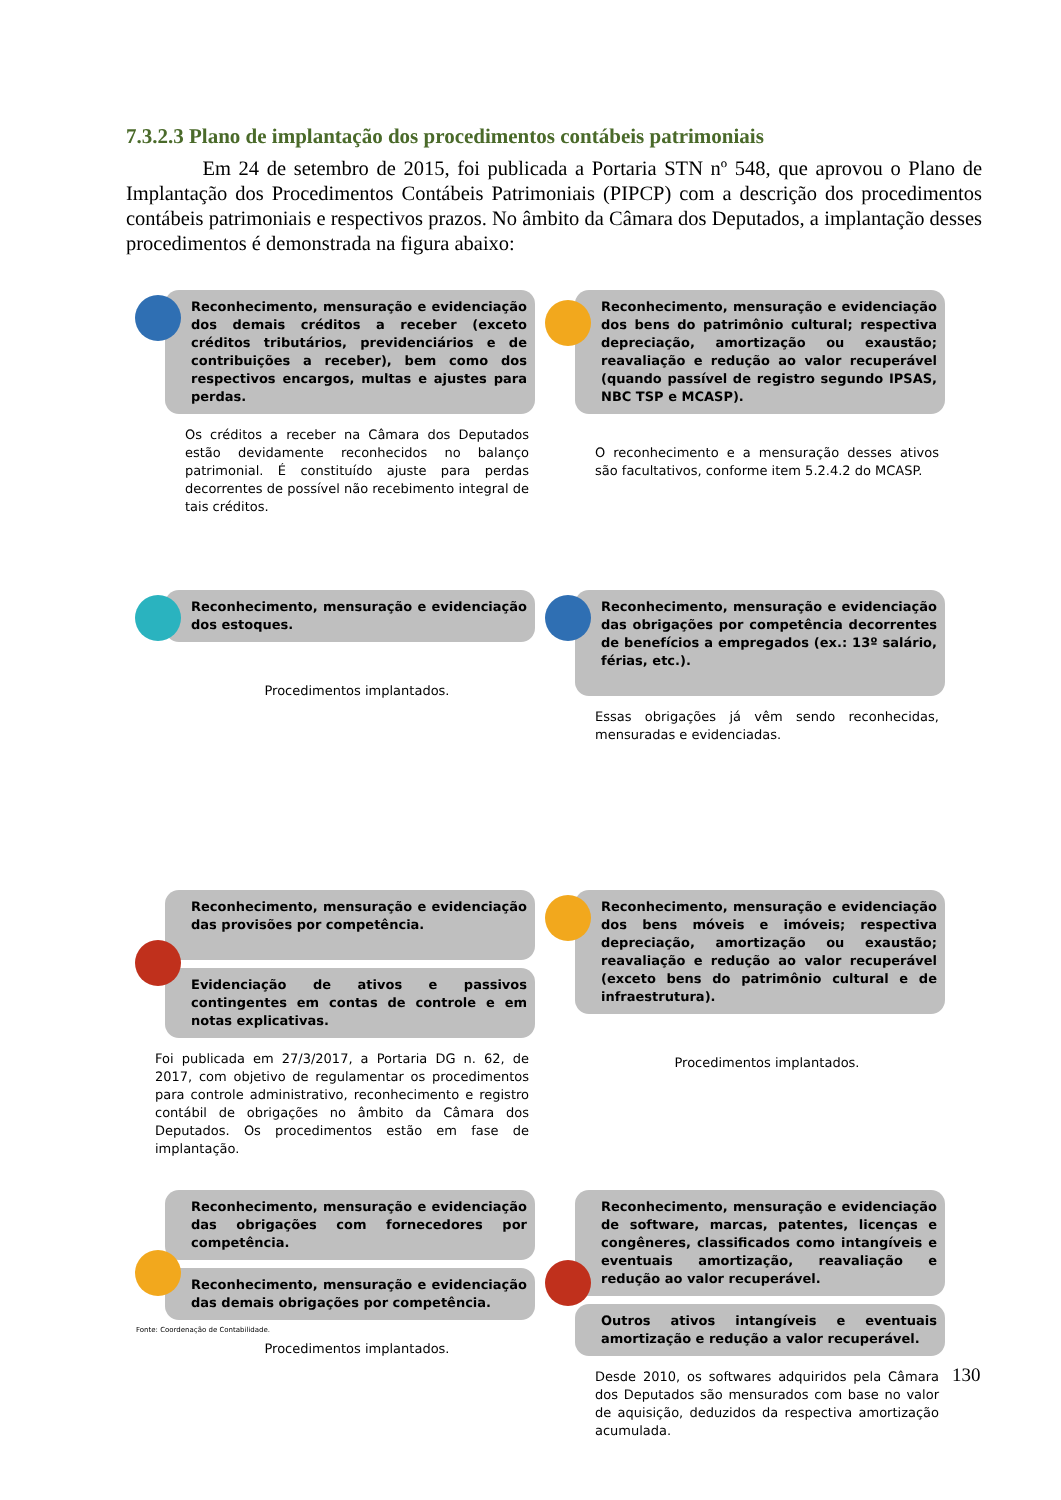7.3.2.3 Plano de implantação dos procedimentos contábeis patrimoniais
Em 24 de setembro de 2015, foi publicada a Portaria STN nº 548, que aprovou o Plano de Implantação dos Procedimentos Contábeis Patrimoniais (PIPCP) com a descrição dos procedimentos contábeis patrimoniais e respectivos prazos. No âmbito da Câmara dos Deputados, a implantação desses procedimentos é demonstrada na figura abaixo:
Reconhecimento, mensuração e evidenciação dos demais créditos a receber (exceto créditos tributários, previdenciários e de contribuições a receber), bem como dos respectivos encargos, multas e ajustes para perdas.
Os créditos a receber na Câmara dos Deputados estão devidamente reconhecidos no balanço patrimonial. É constituído ajuste para perdas decorrentes de possível não recebimento integral de tais créditos.
Reconhecimento, mensuração e evidenciação dos bens do patrimônio cultural; respectiva depreciação, amortização ou exaustão; reavaliação e redução ao valor recuperável (quando passível de registro segundo IPSAS, NBC TSP e MCASP).
O reconhecimento e a mensuração desses ativos são facultativos, conforme item 5.2.4.2 do MCASP.
Reconhecimento, mensuração e evidenciação dos estoques.
Procedimentos implantados.
Reconhecimento, mensuração e evidenciação das obrigações por competência decorrentes de benefícios a empregados (ex.: 13º salário, férias, etc.).
Essas obrigações já vêm sendo reconhecidas, mensuradas e evidenciadas.
Reconhecimento, mensuração e evidenciação das provisões por competência.
Evidenciação de ativos e passivos contingentes em contas de controle e em notas explicativas.
Foi publicada em 27/3/2017, a Portaria DG n. 62, de 2017, com objetivo de regulamentar os procedimentos para controle administrativo, reconhecimento e registro contábil de obrigações no âmbito da Câmara dos Deputados. Os procedimentos estão em fase de implantação.
Reconhecimento, mensuração e evidenciação dos bens móveis e imóveis; respectiva depreciação, amortização ou exaustão; reavaliação e redução ao valor recuperável (exceto bens do patrimônio cultural e de infraestrutura).
Procedimentos implantados.
Reconhecimento, mensuração e evidenciação das obrigações com fornecedores por competência.
Reconhecimento, mensuração e evidenciação das demais obrigações por competência.
Procedimentos implantados.
Reconhecimento, mensuração e evidenciação de software, marcas, patentes, licenças e congêneres, classificados como intangíveis e eventuais amortização, reavaliação e redução ao valor recuperável.
Outros ativos intangíveis e eventuais amortização e redução a valor recuperável.
Desde 2010, os softwares adquiridos pela Câmara dos Deputados são mensurados com base no valor de aquisição, deduzidos da respectiva amortização acumulada.
Fonte: Coordenação de Contabilidade.
130